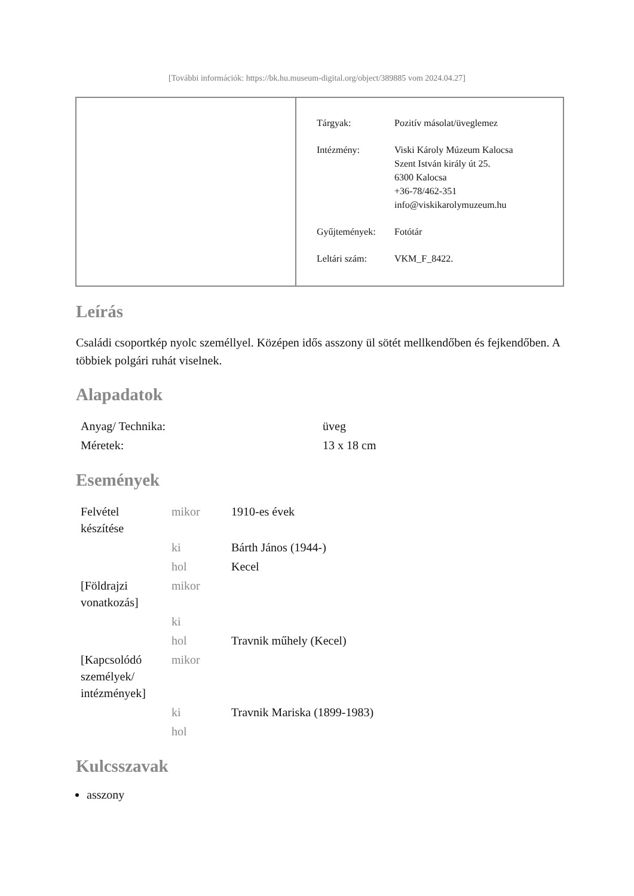[További információk: https://bk.hu.museum-digital.org/object/389885 vom 2024.04.27]
| Tárgyak: | Pozitív másolat/üveglemez |
| Intézmény: | Viski Károly Múzeum Kalocsa Szent István király út 25. 6300 Kalocsa +36-78/462-351 info@viskikarolymuzeum.hu |
| Gyűjtemények: | Fotótár |
| Leltári szám: | VKM_F_8422. |
Leírás
Családi csoportkép nyolc személlyel. Középen idős asszony ül sötét mellkendőben és fejkendőben. A többiek polgári ruhát viselnek.
Alapadatok
| Anyag/ Technika: | üveg |
| Méretek: | 13 x 18 cm |
Események
| Felvétel készítése | mikor | 1910-es évek |
| | ki | Bárth János (1944-) |
| | hol | Kecel |
| [Földrajzi vonatkozás] | mikor | |
| | ki | |
| | hol | Travnik műhely (Kecel) |
| [Kapcsolódó személyek/ intézmények] | mikor | |
| | ki | Travnik Mariska (1899-1983) |
| | hol | |
Kulcsszavak
asszony